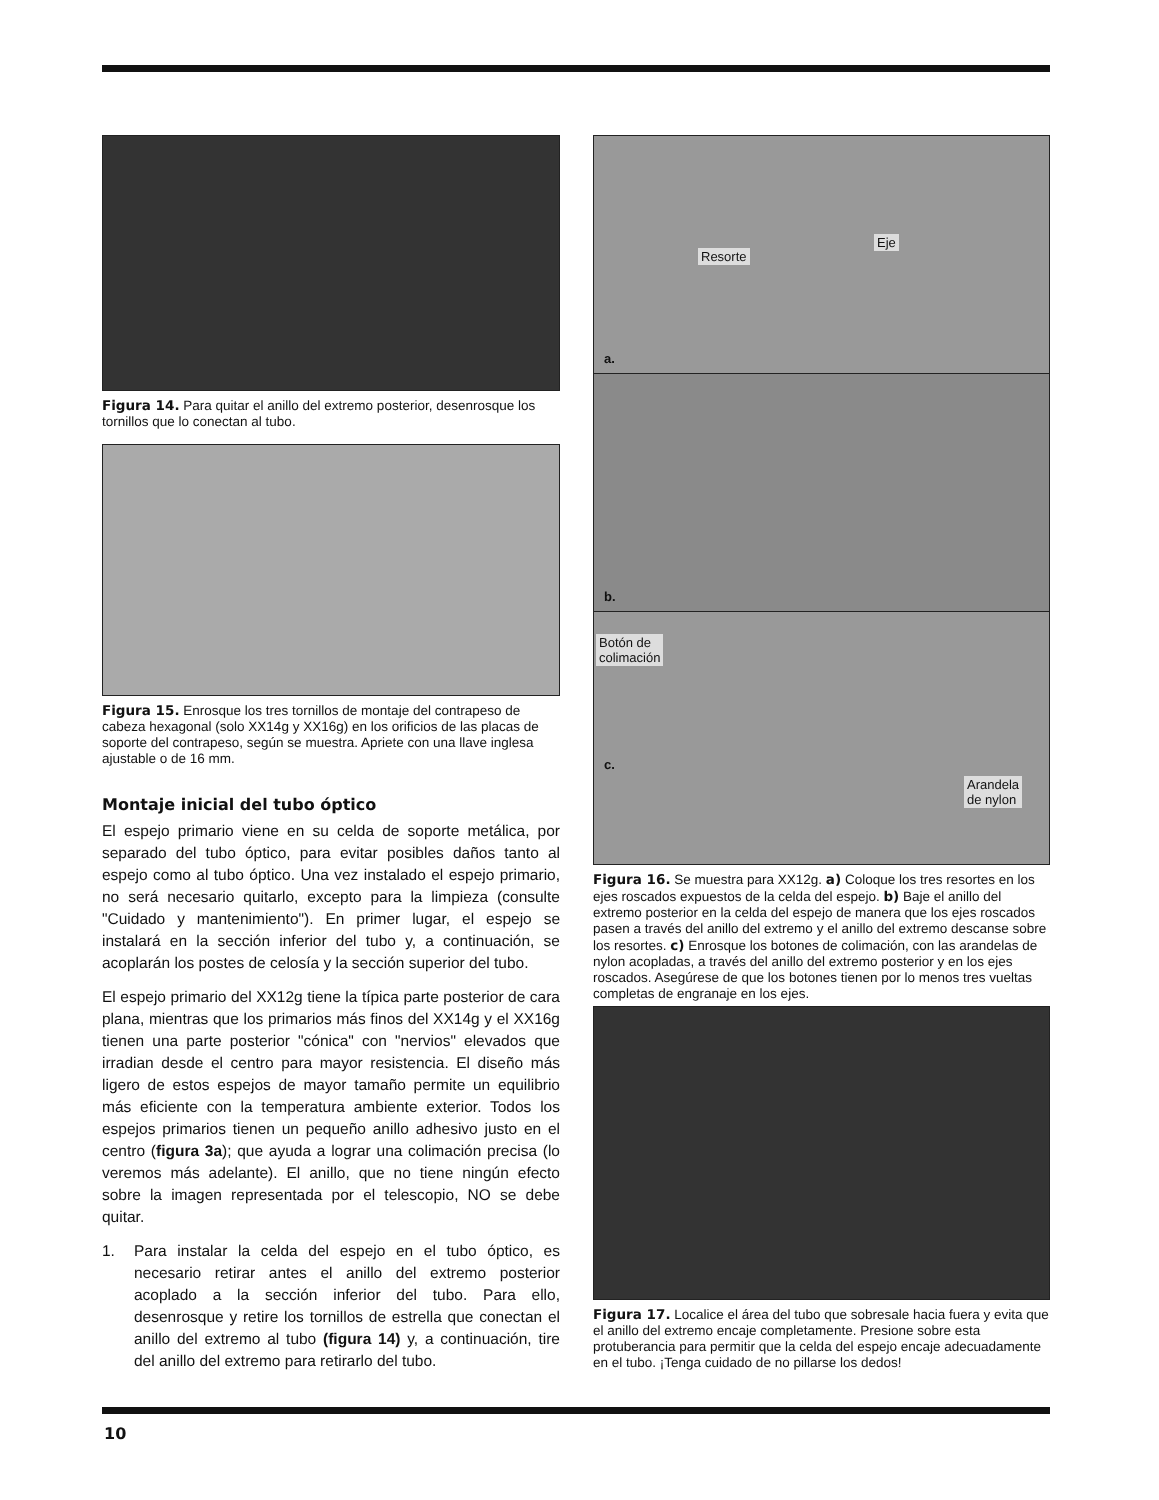Figura 14. Para quitar el anillo del extremo posterior, desenrosque los tornillos que lo conectan al tubo.
Figura 15. Enrosque los tres tornillos de montaje del contrapeso de cabeza hexagonal (solo XX14g y XX16g) en los orificios de las placas de soporte del contrapeso, según se muestra. Apriete con una llave inglesa ajustable o de 16 mm.
Montaje inicial del tubo óptico
El espejo primario viene en su celda de soporte metálica, por separado del tubo óptico, para evitar posibles daños tanto al espejo como al tubo óptico. Una vez instalado el espejo primario, no será necesario quitarlo, excepto para la limpieza (consulte "Cuidado y mantenimiento"). En primer lugar, el espejo se instalará en la sección inferior del tubo y, a continuación, se acoplarán los postes de celosía y la sección superior del tubo.
El espejo primario del XX12g tiene la típica parte posterior de cara plana, mientras que los primarios más finos del XX14g y el XX16g tienen una parte posterior "cónica" con "nervios" elevados que irradian desde el centro para mayor resistencia. El diseño más ligero de estos espejos de mayor tamaño permite un equilibrio más eficiente con la temperatura ambiente exterior. Todos los espejos primarios tienen un pequeño anillo adhesivo justo en el centro (figura 3a); que ayuda a lograr una colimación precisa (lo veremos más adelante). El anillo, que no tiene ningún efecto sobre la imagen representada por el telescopio, NO se debe quitar.
1. Para instalar la celda del espejo en el tubo óptico, es necesario retirar antes el anillo del extremo posterior acoplado a la sección inferior del tubo. Para ello, desenrosque y retire los tornillos de estrella que conectan el anillo del extremo al tubo (figura 14) y, a continuación, tire del anillo del extremo para retirarlo del tubo.
Resorte
Eje
a.
b.
Botón de
colimación
c.
Arandela
de nylon
Figura 16. Se muestra para XX12g. a) Coloque los tres resortes en los ejes roscados expuestos de la celda del espejo. b) Baje el anillo del extremo posterior en la celda del espejo de manera que los ejes roscados pasen a través del anillo del extremo y el anillo del extremo descanse sobre los resortes. c) Enrosque los botones de colimación, con las arandelas de nylon acopladas, a través del anillo del extremo posterior y en los ejes roscados. Asegúrese de que los botones tienen por lo menos tres vueltas completas de engranaje en los ejes.
Figura 17. Localice el área del tubo que sobresale hacia fuera y evita que el anillo del extremo encaje completamente. Presione sobre esta protuberancia para permitir que la celda del espejo encaje adecuadamente en el tubo. ¡Tenga cuidado de no pillarse los dedos!
10